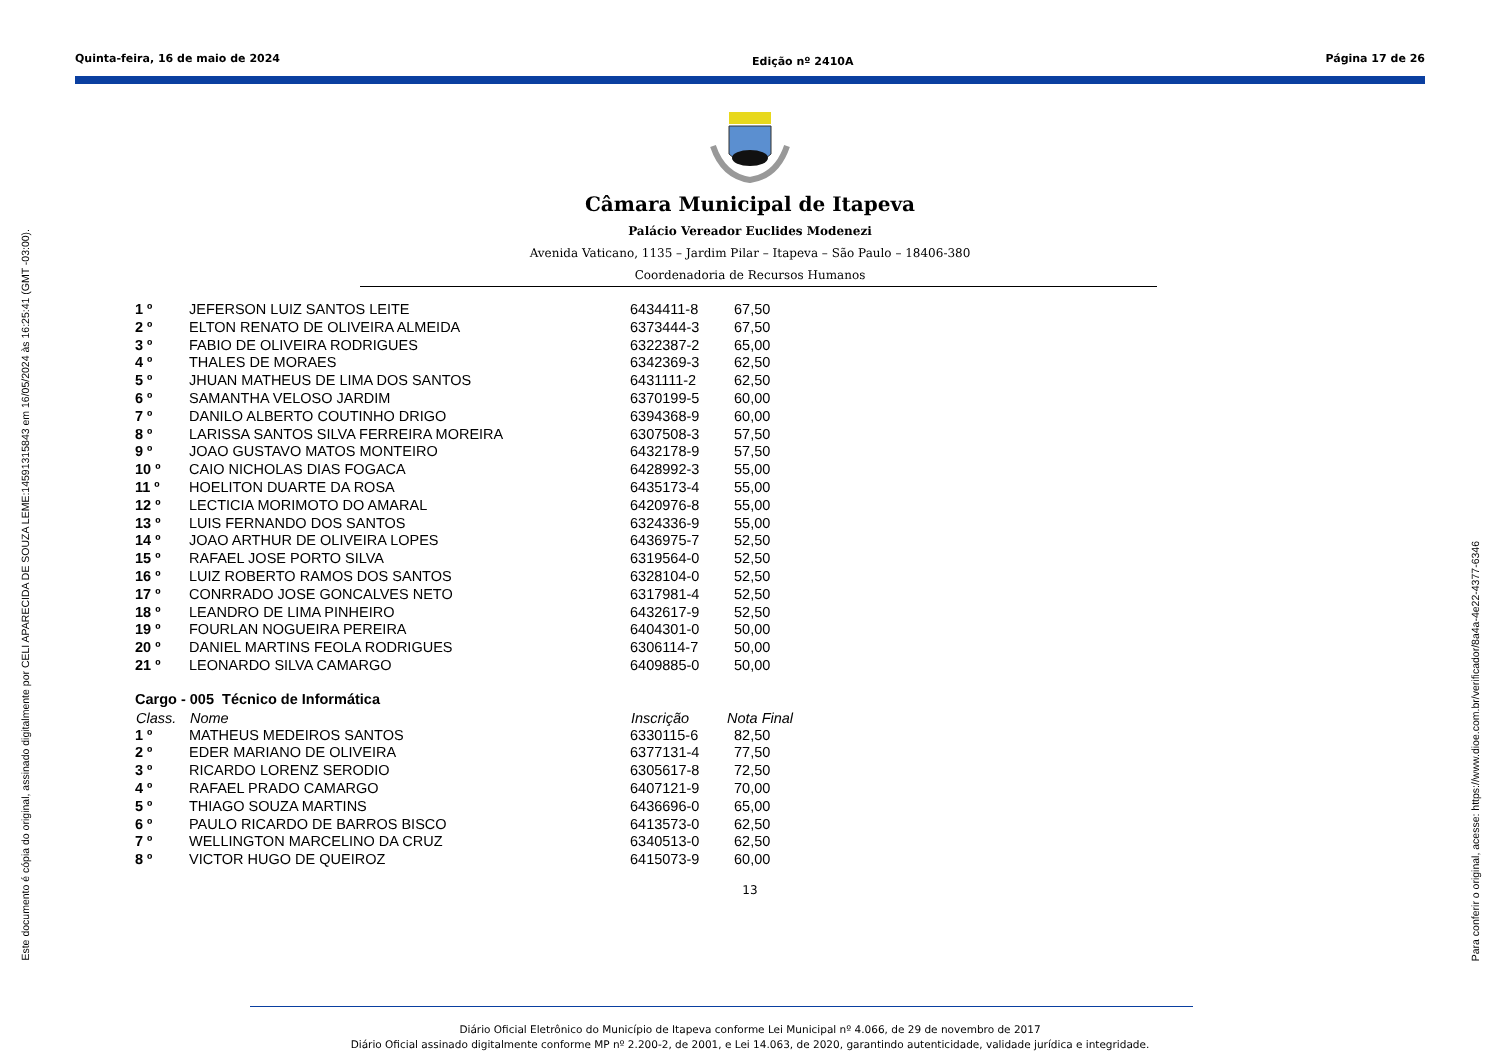Este documento é cópia do original, assinado digitalmente por CELI APARECIDA DE SOUZA LEME:14591315843 em 16/05/2024 às 16:25:41 (GMT -03:00).
Quinta-feira, 16 de maio de 2024
Edição nº 2410A
Página 17 de 26
Câmara Municipal de Itapeva
Palácio Vereador Euclides Modenezi
Avenida Vaticano, 1135 – Jardim Pilar – Itapeva – São Paulo – 18406-380
Coordenadoria de Recursos Humanos
| 1 º | JEFERSON LUIZ SANTOS LEITE | 6434411-8 | 67,50 |
| 2 º | ELTON RENATO DE OLIVEIRA ALMEIDA | 6373444-3 | 67,50 |
| 3 º | FABIO DE OLIVEIRA RODRIGUES | 6322387-2 | 65,00 |
| 4 º | THALES DE MORAES | 6342369-3 | 62,50 |
| 5 º | JHUAN MATHEUS DE LIMA DOS SANTOS | 6431111-2 | 62,50 |
| 6 º | SAMANTHA VELOSO JARDIM | 6370199-5 | 60,00 |
| 7 º | DANILO ALBERTO COUTINHO DRIGO | 6394368-9 | 60,00 |
| 8 º | LARISSA SANTOS SILVA FERREIRA MOREIRA | 6307508-3 | 57,50 |
| 9 º | JOAO GUSTAVO MATOS MONTEIRO | 6432178-9 | 57,50 |
| 10 º | CAIO NICHOLAS DIAS FOGACA | 6428992-3 | 55,00 |
| 11 º | HOELITON DUARTE DA ROSA | 6435173-4 | 55,00 |
| 12 º | LECTICIA MORIMOTO DO AMARAL | 6420976-8 | 55,00 |
| 13 º | LUIS FERNANDO DOS SANTOS | 6324336-9 | 55,00 |
| 14 º | JOAO ARTHUR DE OLIVEIRA LOPES | 6436975-7 | 52,50 |
| 15 º | RAFAEL JOSE PORTO SILVA | 6319564-0 | 52,50 |
| 16 º | LUIZ ROBERTO RAMOS DOS SANTOS | 6328104-0 | 52,50 |
| 17 º | CONRRADO JOSE GONCALVES NETO | 6317981-4 | 52,50 |
| 18 º | LEANDRO DE LIMA PINHEIRO | 6432617-9 | 52,50 |
| 19 º | FOURLAN NOGUEIRA PEREIRA | 6404301-0 | 50,00 |
| 20 º | DANIEL MARTINS FEOLA RODRIGUES | 6306114-7 | 50,00 |
| 21 º | LEONARDO SILVA CAMARGO | 6409885-0 | 50,00 |
| Cargo - 005 Técnico de Informática | | | |
| Class. | Nome | Inscrição | Nota Final |
| 1 º | MATHEUS MEDEIROS SANTOS | 6330115-6 | 82,50 |
| 2 º | EDER MARIANO DE OLIVEIRA | 6377131-4 | 77,50 |
| 3 º | RICARDO LORENZ SERODIO | 6305617-8 | 72,50 |
| 4 º | RAFAEL PRADO CAMARGO | 6407121-9 | 70,00 |
| 5 º | THIAGO SOUZA MARTINS | 6436696-0 | 65,00 |
| 6 º | PAULO RICARDO DE BARROS BISCO | 6413573-0 | 62,50 |
| 7 º | WELLINGTON MARCELINO DA CRUZ | 6340513-0 | 62,50 |
| 8 º | VICTOR HUGO DE QUEIROZ | 6415073-9 | 60,00 |
13
Diário Oficial Eletrônico do Município de Itapeva conforme Lei Municipal nº 4.066, de 29 de novembro de 2017
Diário Oficial assinado digitalmente conforme MP nº 2.200-2, de 2001, e Lei 14.063, de 2020, garantindo autenticidade, validade jurídica e integridade.
Para conferir o original, acesse: https://www.dioe.com.br/verificador/8a4a-4e22-4377-6346